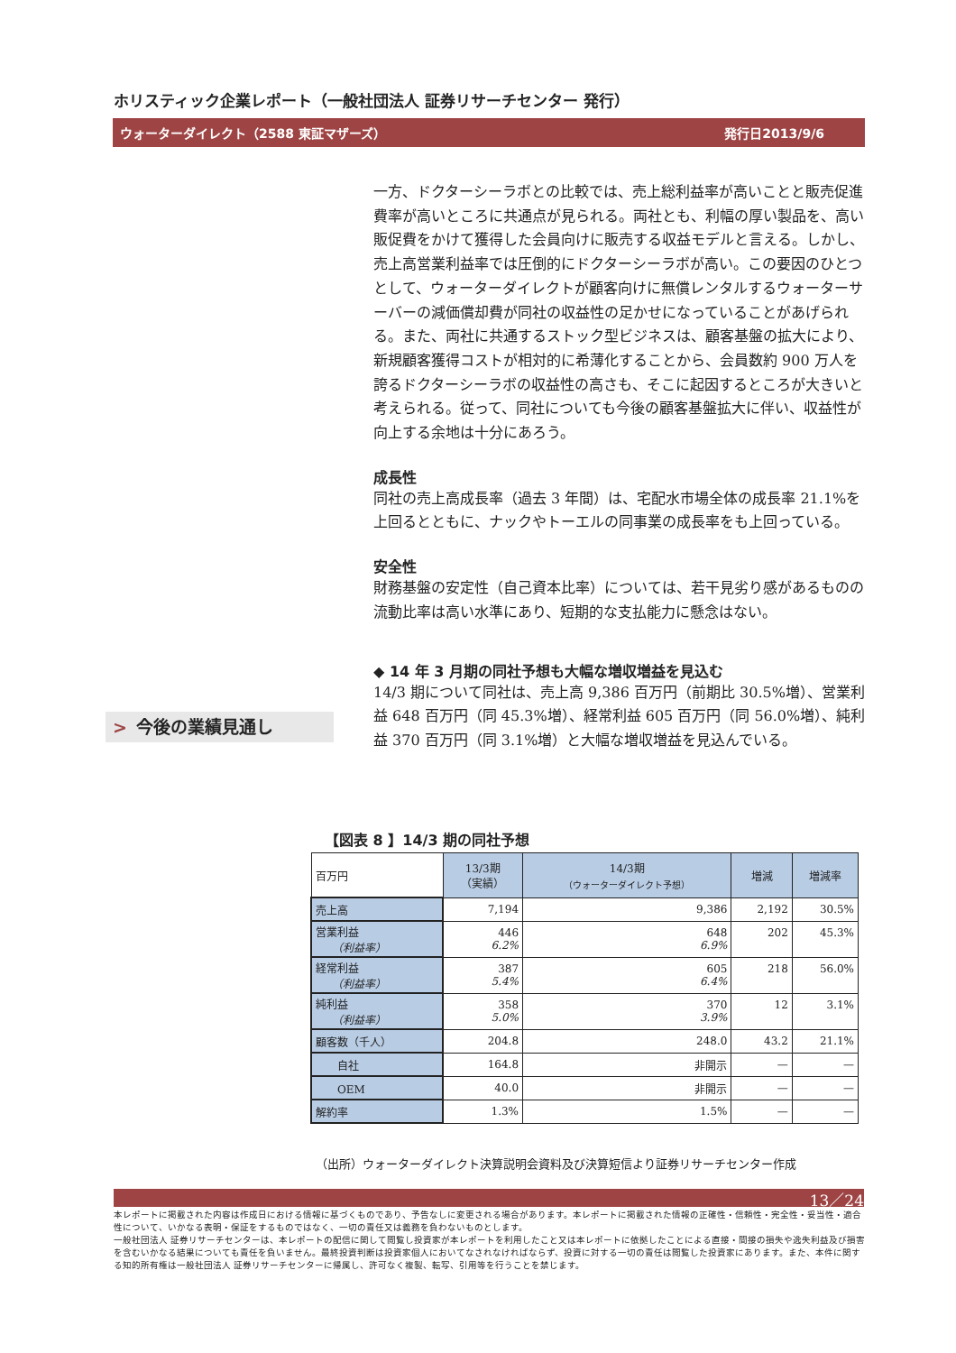ホリスティック企業レポート（一般社団法人 証券リサーチセンター 発行）
ウォーターダイレクト（2588 東証マザーズ） 発行日2013/9/6
一方、ドクターシーラボとの比較では、売上総利益率が高いことと販売促進費率が高いところに共通点が見られる。両社とも、利幅の厚い製品を、高い販促費をかけて獲得した会員向けに販売する収益モデルと言える。しかし、売上高営業利益率では圧倒的にドクターシーラボが高い。この要因のひとつとして、ウォーターダイレクトが顧客向けに無償レンタルするウォーターサーバーの減価償却費が同社の収益性の足かせになっていることがあげられる。また、両社に共通するストック型ビジネスは、顧客基盤の拡大により、新規顧客獲得コストが相対的に希薄化することから、会員数約 900 万人を誇るドクターシーラボの収益性の高さも、そこに起因するところが大きいと考えられる。従って、同社についても今後の顧客基盤拡大に伴い、収益性が向上する余地は十分にあろう。
成長性
同社の売上高成長率（過去 3 年間）は、宅配水市場全体の成長率 21.1%を上回るとともに、ナックやトーエルの同事業の成長率をも上回っている。
安全性
財務基盤の安定性（自己資本比率）については、若干見劣り感があるものの流動比率は高い水準にあり、短期的な支払能力に懸念はない。
◆ 14 年 3 月期の同社予想も大幅な増収増益を見込む
14/3 期について同社は、売上高 9,386 百万円（前期比 30.5%増）、営業利益 648 百万円（同 45.3%増）、経常利益 605 百万円（同 56.0%増）、純利益 370 百万円（同 3.1%増）と大幅な増収増益を見込んでいる。
> 今後の業績見通し
【図表 8 】14/3 期の同社予想
| 百万円 | 13/3期 （実績） | 14/3期 （ウォーターダイレクト予想） | 増減 | 増減率 |
| 売上高 | 7,194 | 9,386 | 2,192 | 30.5% |
| 営業利益 （利益率） | 446 6.2% | 648 6.9% | 202 | 45.3% |
| 経常利益 （利益率） | 387 5.4% | 605 6.4% | 218 | 56.0% |
| 純利益 （利益率） | 358 5.0% | 370 3.9% | 12 | 3.1% |
| 顧客数（千人） | 204.8 | 248.0 | 43.2 | 21.1% |
| 自社 | 164.8 | 非開示 | — | — |
| OEM | 40.0 | 非開示 | — | — |
| 解約率 | 1.3% | 1.5% | — | — |
（出所）ウォーターダイレクト決算説明会資料及び決算短信より証券リサーチセンター作成
13／24
本レポートに掲載された内容は作成日における情報に基づくものであり、予告なしに変更される場合があります。本レポートに掲載された情報の正確性・信頼性・完全性・妥当性・適合性について、いかなる表明・保証をするものではなく、一切の責任又は義務を負わないものとします。
一般社団法人 証券リサーチセンターは、本レポートの配信に関して閲覧し投資家が本レポートを利用したこと又は本レポートに依拠したことによる直接・間接の損失や逸失利益及び損害を含むいかなる結果についても責任を負いません。最終投資判断は投資家個人においてなされなければならず、投資に対する一切の責任は閲覧した投資家にあります。また、本件に関する知的所有権は一般社団法人 証券リサーチセンターに帰属し、許可なく複製、転写、引用等を行うことを禁じます。